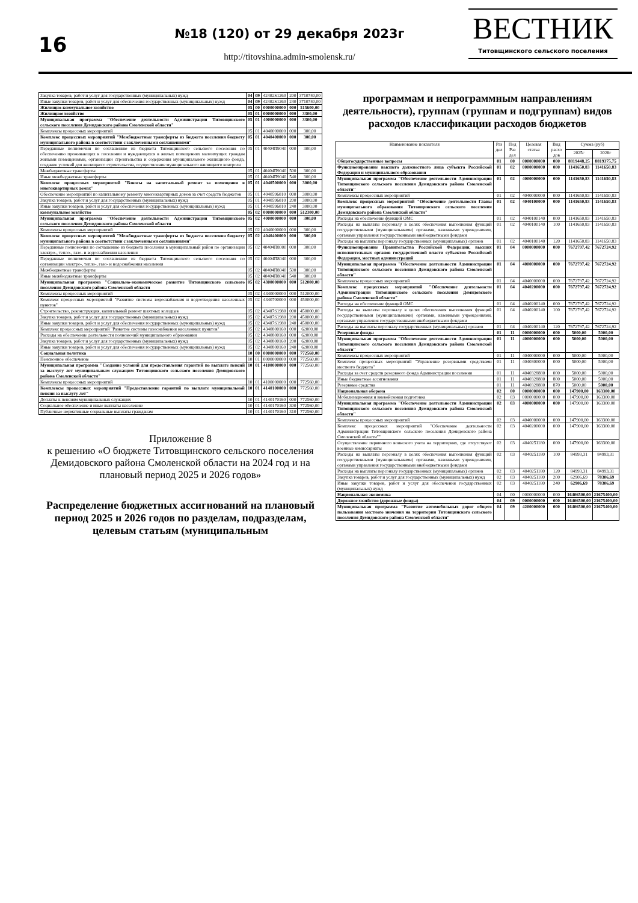16
№18 (120) от 29 декабря 2023г
http://titovshina.admin-smolensk.ru/
ВЕСТНИК
Титовщинского сельского поселения
| Закупка товаров, работ и услуг для государственных (муниципальных) нужд | 04 | 09 | 42402S1260 | 200 | 3710740,00 |
| Иные закупки товаров, работ и услуг для обеспечения государственных (муниципальных) нужд | 04 | 09 | 42402S1260 | 240 | 3710740,00 |
| Жилищно-коммунальное хозяйство | 05 | 00 | 0000000000 | 000 | 515600,00 |
| Жилищное хозяйство | 05 | 01 | 0000000000 | 000 | 3300,00 |
| Муниципальная программа "Обеспечение деятельности Администрации Титовщинского сельского поселения Демидовского района Смоленской области" | 05 | 01 | 4000000000 | 000 | 3300,00 |
| Комплексы процессных мероприятий | 05 | 01 | 4040000000 | 000 | 300,00 |
| Комплекс процессных мероприятий "Межбюджетные трансферты из бюджета поселения бюджету муниципального района в соответствии с заключенными соглашениями" | 05 | 01 | 4040400000 | 000 | 300,00 |
| Переданные полномочия по соглашению из бюджета Титовщинского сельского поселения по обеспечению проживающих в поселении и нуждающихся в жилых помещениях малоимущих граждан жилыми помещениями, организации строительства и содержания муниципального жилищного фонда, создание условий для жилищного строительства, осуществление муниципального жилищного контроля | 05 | 01 | 40404П9040 | 000 | 300,00 |
| Межбюджетные трансферты | 05 | 01 | 40404П9040 | 500 | 300,00 |
| Иные межбюджетные трансферты | 05 | 01 | 40404П9040 | 540 | 300,00 |
| Комплекс процессных мероприятий "Взносы на капитальный ремонт за помещения в многоквартирных домах" | 05 | 01 | 4040500000 | 000 | 3000,00 |
| Обеспечение мероприятий по капитальному ремонту многоквартирных домов за счет средств бюджетов | 05 | 01 | 4040596010 | 000 | 3000,00 |
| Закупка товаров, работ и услуг для государственных (муниципальных) нужд | 05 | 01 | 4040596010 | 200 | 3000,00 |
| Иные закупки товаров, работ и услуг для обеспечения государственных (муниципальных) нужд | 05 | 01 | 4040596010 | 240 | 3000,00 |
| коммунальное хозяйство | 05 | 02 | 0000000000 | 000 | 512300,00 |
| Муниципальная программа "Обеспечение деятельности Администрации Титовщинского сельского поселения Демидовского района Смоленской области | 05 | 02 | 4000000000 | 000 | 300,00 |
| Комплексы процессных мероприятий | 05 | 02 | 4040000000 | 000 | 300,00 |
| Комплекс процессных мероприятий "Межбюджетные трансферты из бюджета поселения бюджету муниципального района в соответствии с заключенными соглашениями" | 05 | 02 | 4040400000 | 000 | 300,00 |
| Переданные полномочия по соглашению из бюджета поселения в муниципальный район по организации электро-, тепло-, газо- и водоснабжения населения | 05 | 02 | 40404П8000 | 000 | 300,00 |
| Переданные полномочия по соглашению из бюджета Титовщинского сельского поселения по организации электро-, тепло-, газо- и водоснабжения населения | 05 | 02 | 40404П8040 | 000 | 300,00 |
| Межбюджетные трансферты | 05 | 02 | 40404П8040 | 500 | 300,00 |
| Иные межбюджетные трансферты | 05 | 02 | 40404П8040 | 540 | 300,00 |
| Муниципальная программа "Социально-экономическое развитие Титовщинского сельского поселения Демидовского района Смоленской области | 05 | 02 | 4300000000 | 000 | 512000,00 |
| Комплексы процессных мероприятий | 05 | 02 | 4340000000 | 000 | 512000,00 |
| Комплекс процессных мероприятий "Развитие системы водоснабжения и водоотведения населенных пунктов" | 05 | 02 | 4340700000 | 000 | 450000,00 |
| Строительство, реконструкция, капитальный ремонт шахтных колодцев | 05 | 02 | 43407S1980 | 000 | 450000,00 |
| Закупка товаров, работ и услуг для государственных (муниципальных) нужд | 05 | 02 | 43407S1980 | 200 | 450000,00 |
| Иные закупки товаров, работ и услуг для обеспечения государственных (муниципальных) нужд | 05 | 02 | 43407S1980 | 240 | 450000,00 |
| Комплекс процессных мероприятий "Развитие системы газоснабжения населенных пунктов" | 05 | 02 | 4340800160 | 000 | 62000,00 |
| Расходы на обеспечение деятельности полномочий муниципального образования | 05 | 02 | 4340800160 | 000 | 62000,00 |
| Закупка товаров, работ и услуг для государственных (муниципальных) нужд | 05 | 02 | 4340800160 | 200 | 62000,00 |
| Иные закупки товаров, работ и услуг для обеспечения государственных (муниципальных) нужд | 05 | 02 | 4340800160 | 240 | 62000,00 |
| Социальная политика | 10 | 00 | 0000000000 | 000 | 772560,00 |
| Пенсионное обеспечение | 10 | 01 | 0000000000 | 000 | 772560,00 |
| Муниципальная программа "Создание условий для предоставления гарантий по выплате пенсий за выслугу лет муниципальным служащим Титовщинского сельского поселения Демидовского района Смоленской области" | 10 | 01 | 4100000000 | 000 | 772560,00 |
| Комплексы процессных мероприятий | 10 | 01 | 4100000000 | 000 | 772560,00 |
| Комплексы процессных мероприятий "Предоставление гарантий по выплате муниципальной пенсии за выслугу лет" | 10 | 01 | 4140100000 | 000 | 772560,00 |
| Доплаты к пенсиям муниципальных служащих | 10 | 01 | 4140170160 | 000 | 772560,00 |
| Социальное обеспечение и иные выплаты населению | 10 | 01 | 4140170160 | 300 | 772560,00 |
| Публичные нормативные социальные выплаты гражданам | 10 | 01 | 4140170160 | 310 | 772560,00 |
Приложение 8
к решению «О бюджете Титовщинского сельского поселения Демидовского района Смоленской области на 2024 год и на плановый период 2025 и 2026 годов»
Распределение бюджетных ассигнований на плановый период 2025 и 2026 годов по разделам, подразделам, целевым статьям (муниципальным
программам и непрограммным направлениям деятельности), группам (группам и подгруппам) видов расходов классификации расходов бюджетов
| Наименование показателя | Раз дел | Под Раз дел | Целевая статья | Вид расхо дов | Сумма (руб) | |
| --- | --- | --- | --- | --- | --- | --- |
| | | | | | 2025г | 2026г |
| Общегосударственные вопросы | 01 | 00 | 0000000000 | 000 | 8819448,25 | 8819375,75 |
| Функционирование высшего должностного лица субъекта Российской Федерации и муниципального образования | 01 | 02 | 0000000000 | 000 | 1141650,83 | 1141650,83 |
| Муниципальная программа "Обеспечение деятельности Администрации Титовщинского сельского поселения Демидовского района Смоленской области" | 01 | 02 | 4000000000 | 000 | 1141650,83 | 1141650,83 |
| Комплексы процессных мероприятий | 01 | 02 | 4040000000 | 000 | 1141650,83 | 1141650,83 |
| Комплекс процессных мероприятий "Обеспечение деятельности Главы муниципального образования Титовщинского сельского поселения Демидовского района Смоленской области" | 01 | 02 | 4040100000 | 000 | 1141650,83 | 1141650,83 |
| Расходы на обеспечение функций ОМС | 01 | 02 | 4040100140 | 000 | 1141650,83 | 1141650,83 |
| Расходы на выплаты персоналу в целях обеспечения выполнения функций государственными (муниципальными) органами, казенными учреждениями, органами управления государственными внебюджетными фондами | 01 | 02 | 4040100140 | 100 | 1141650,83 | 1141650,83 |
| Расходы на выплаты персоналу государственных (муниципальных) органов | 01 | 02 | 4040100140 | 120 | 1141650,83 | 1141650,83 |
| Функционирование Правительства Российской Федерации, высших исполнительных органов государственной власти субъектов Российской Федерации, местных администраций | 01 | 04 | 0000000000 | 000 | 7672797,42 | 7672724,92 |
| Муниципальная программа "Обеспечение деятельности Администрации Титовщинского сельского поселения Демидовского района Смоленской области" | 01 | 04 | 4000000000 | 000 | 7672797,42 | 7672724,92 |
| Комплексы процессных мероприятий | 01 | 04 | 4040000000 | 000 | 7672797,42 | 7672724,92 |
| Комплекс процессных мероприятий "Обеспечение деятельности Администрации Титовщинского сельского поселения Демидовского района Смоленской области" | 01 | 04 | 4040200000 | 000 | 7672797,42 | 7672724,92 |
| Расходы на обеспечение функций ОМС | 01 | 04 | 4040200140 | 000 | 7672797,42 | 7672724,92 |
| Расходы на выплаты персоналу в целях обеспечения выполнения функций государственными (муниципальными) органами, казенными учреждениями, органами управления государственными внебюджетными фондами | 01 | 04 | 4040200140 | 100 | 7672797,42 | 7672724,92 |
| Расходы на выплаты персоналу государственных (муниципальных) органов | 01 | 04 | 4040200140 | 120 | 7672797,42 | 7672724,92 |
| Резервные фонды | 01 | 11 | 0000000000 | 000 | 5000,00 | 5000,00 |
| Муниципальная программа "Обеспечение деятельности Администрации Титовщинского сельского поселения Демидовского района Смоленской области" | 01 | 11 | 4000000000 | 000 | 5000,00 | 5000,00 |
| Комплексы процессных мероприятий | 01 | 11 | 4040000000 | 000 | 5000,00 | 5000,00 |
| Комплекс процессных мероприятий "Управление резервными средствами местного бюджета" | 01 | 11 | 4040300000 | 000 | 5000,00 | 5000,00 |
| Расходы за счет средств резервного фонда Администрации поселения | 01 | 11 | 4040328880 | 000 | 5000,00 | 5000,00 |
| Иные бюджетные ассигнования | 01 | 11 | 4040328880 | 800 | 5000,00 | 5000,00 |
| Резервные средства | 01 | 11 | 4040328880 | 870 | 5000,00 | 5000,00 |
| Национальная оборона | 02 | 00 | 0000000000 | 000 | 147900,00 | 163300,00 |
| Мобилизационная и вневойсковая подготовка | 02 | 03 | 0000000000 | 000 | 147900,00 | 163300,00 |
| Муниципальная программа "Обеспечение деятельности Администрации Титовщинского сельского поселения Демидовского района Смоленской области" | 02 | 03 | 4000000000 | 000 | 147900,00 | 163300,00 |
| Комплексы процессных мероприятий | 02 | 03 | 4040000000 | 000 | 147900,00 | 163300,00 |
| Комплекс процессных мероприятий "Обеспечение деятельности Администрации Титовщинского сельского поселения Демидовского района Смоленской области"" | 02 | 03 | 4040200000 | 000 | 147900,00 | 163300,00 |
| Осуществление первичного воинского учета на территориях, где отсутствуют военные комиссариаты | 02 | 03 | 4040251180 | 000 | 147900,00 | 163300,00 |
| Расходы на выплаты персоналу в целях обеспечения выполнения функций государственными (муниципальными) органами, казенными учреждениями, органами управления государственными внебюджетными фондами | 02 | 03 | 4040251180 | 100 | 84993,31 | 84993,31 |
| Расходы на выплаты персоналу государственных (муниципальных) органов | 02 | 03 | 4040251180 | 120 | 84993,31 | 84993,31 |
| Закупка товаров, работ и услуг для государственных (муниципальных) нужд | 02 | 03 | 4040251180 | 200 | 62906,69 | 78306,69 |
| Иные закупки товаров, работ и услуг для обеспечения государственных (муниципальных) нужд | 02 | 03 | 4040251180 | 240 | 62906,69 | 78306,69 |
| Национальная экономика | 04 | 00 | 0000000000 | 000 | 16406500,00 | 21675400,00 |
| Дорожное хозяйство (дорожные фонды) | 04 | 09 | 0000000000 | 000 | 16406500,00 | 21675400,00 |
| Муниципальная программа "Развитие автомобильных дорог общего пользования местного значения на территории Титовщинского сельского поселения Демидовского района Смоленской области" | 04 | 09 | 4200000000 | 000 | 16406500,00 | 21675400,00 |